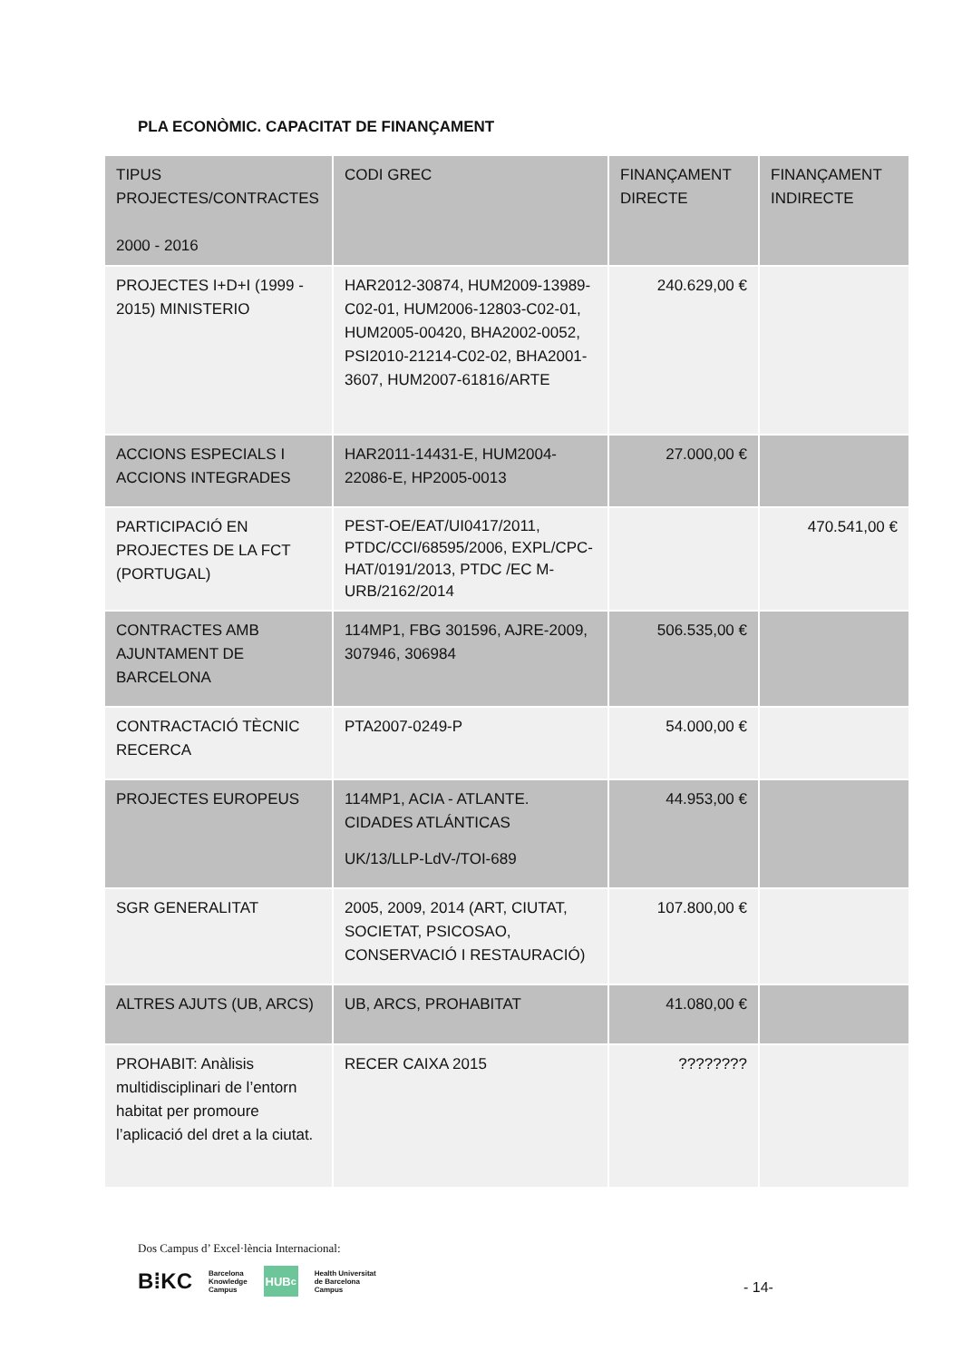PLA ECONÒMIC. CAPACITAT DE FINANÇAMENT
| TIPUS PROJECTES/CONTRACTES 2000 - 2016 | CODI GREC | FINANÇAMENT DIRECTE | FINANÇAMENT INDIRECTE |
| --- | --- | --- | --- |
| PROJECTES I+D+I (1999 - 2015) MINISTERIO | HAR2012-30874, HUM2009-13989-C02-01, HUM2006-12803-C02-01, HUM2005-00420, BHA2002-0052, PSI2010-21214-C02-02, BHA2001-3607, HUM2007-61816/ARTE | 240.629,00 € | |
| ACCIONS ESPECIALS I ACCIONS INTEGRADES | HAR2011-14431-E, HUM2004-22086-E, HP2005-0013 | 27.000,00 € | |
| PARTICIPACIÓ EN PROJECTES DE LA FCT (PORTUGAL) | PEST-OE/EAT/UI0417/2011, PTDC/CCI/68595/2006, EXPL/CPC-HAT/0191/2013, PTDC /EC M-URB/2162/2014 | | 470.541,00 € |
| CONTRACTES AMB AJUNTAMENT DE BARCELONA | 114MP1, FBG 301596, AJRE-2009, 307946, 306984 | 506.535,00 € | |
| CONTRACTACIÓ TÈCNIC RECERCA | PTA2007-0249-P | 54.000,00 € | |
| PROJECTES EUROPEUS | 114MP1, ACIA - ATLANTE. CIDADES ATLÁNTICAS UK/13/LLP-LdV-/TOI-689 | 44.953,00 € | |
| SGR GENERALITAT | 2005, 2009, 2014 (ART, CIUTAT, SOCIETAT, PSICOSAO, CONSERVACIÓ I RESTAURACIÓ) | 107.800,00 € | |
| ALTRES AJUTS (UB, ARCS) | UB, ARCS, PROHABITAT | 41.080,00 € | |
| PROHABIT: Anàlisis multidisciplinari de l’entorn habitat per promoure l’aplicació del dret a la ciutat. | RECER CAIXA 2015 | ???????? | |
Dos Campus d’ Excel·lència Internacional:
B⁞KC Barcelona
Knowledge
Campus HUB<sup>c</sup> Health Universitat
de Barcelona
Campus
- 14-